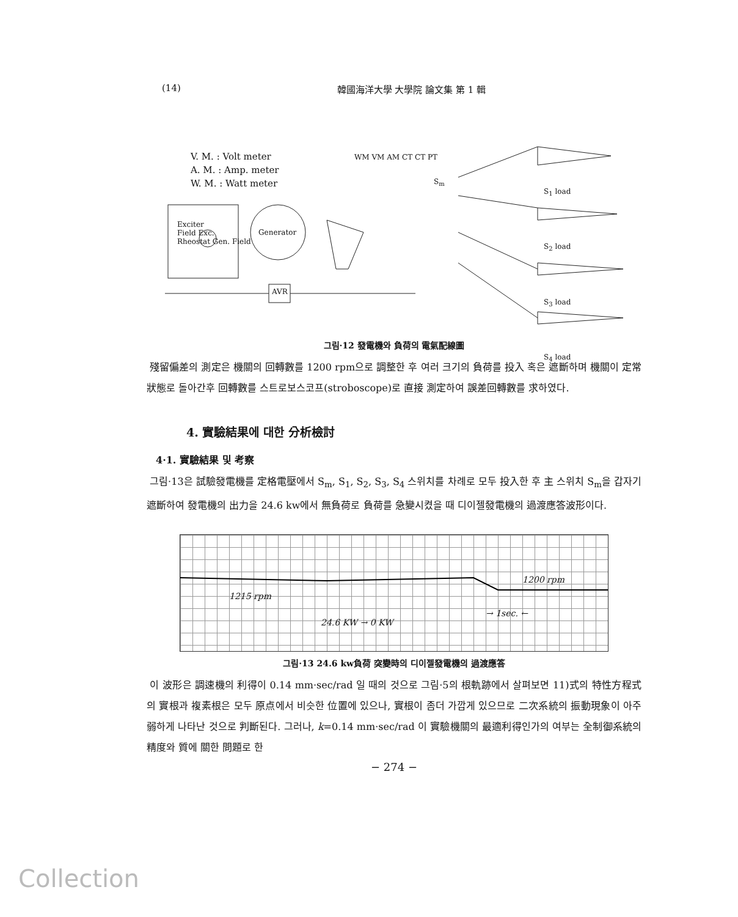(14) 韓國海洋大學 大學院 論文集 第 1 輯
V. M. : Volt meter
A. M. : Amp. meter
W. M. : Watt meter
Exciter
Field Exc.
Rheostat Gen. Field
Generator
WM VM AM CT CT PT
AVR
S<sub>m</sub>
S<sub>1</sub> load
S<sub>2</sub> load
S<sub>3</sub> load
S<sub>4</sub> load
그림·12 發電機와 負荷의 電氣配線圖
殘留偏差의 測定은 機關의 回轉數를 1200 rpm으로 調整한 후 여러 크기의 負荷를 投入 혹은 遮斷하며 機關이 定常狀態로 돌아간후 回轉數를 스트로보스코프(stroboscope)로 直接 測定하여 誤差回轉數를 求하였다.
4. 實驗結果에 대한 分析檢討
4·1. 實驗結果 및 考察
그림·13은 試驗發電機를 定格電壓에서 S<sub>m</sub>, S<sub>1</sub>, S<sub>2</sub>, S<sub>3</sub>, S<sub>4</sub> 스위치를 차례로 모두 投入한 후 主 스위치 S<sub>m</sub>을 갑자기 遮斷하여 發電機의 出力을 24.6 kw에서 無負荷로 負荷를 急變시켰을 때 디이젤發電機의 過渡應答波形이다.
1215 rpm
1200 rpm
→ 1sec. ←
24.6 KW → 0 KW
그림·13 24.6 kw負荷 突變時의 디이젤發電機의 過渡應答
이 波形은 調速機의 利得이 0.14 mm·sec/rad 일 때의 것으로 그림·5의 根軌跡에서 살펴보면 11)式의 特性方程式의 實根과 複素根은 모두 原点에서 비슷한 位置에 있으나, 實根이 좀더 가깝게 있으므로 二次系統의 振動現象이 아주 弱하게 나타난 것으로 判斷된다. 그러나, k=0.14 mm·sec/rad 이 實驗機關의 最適利得인가의 여부는 全制御系統의 精度와 質에 關한 問題로 한
− 274 −
Collection